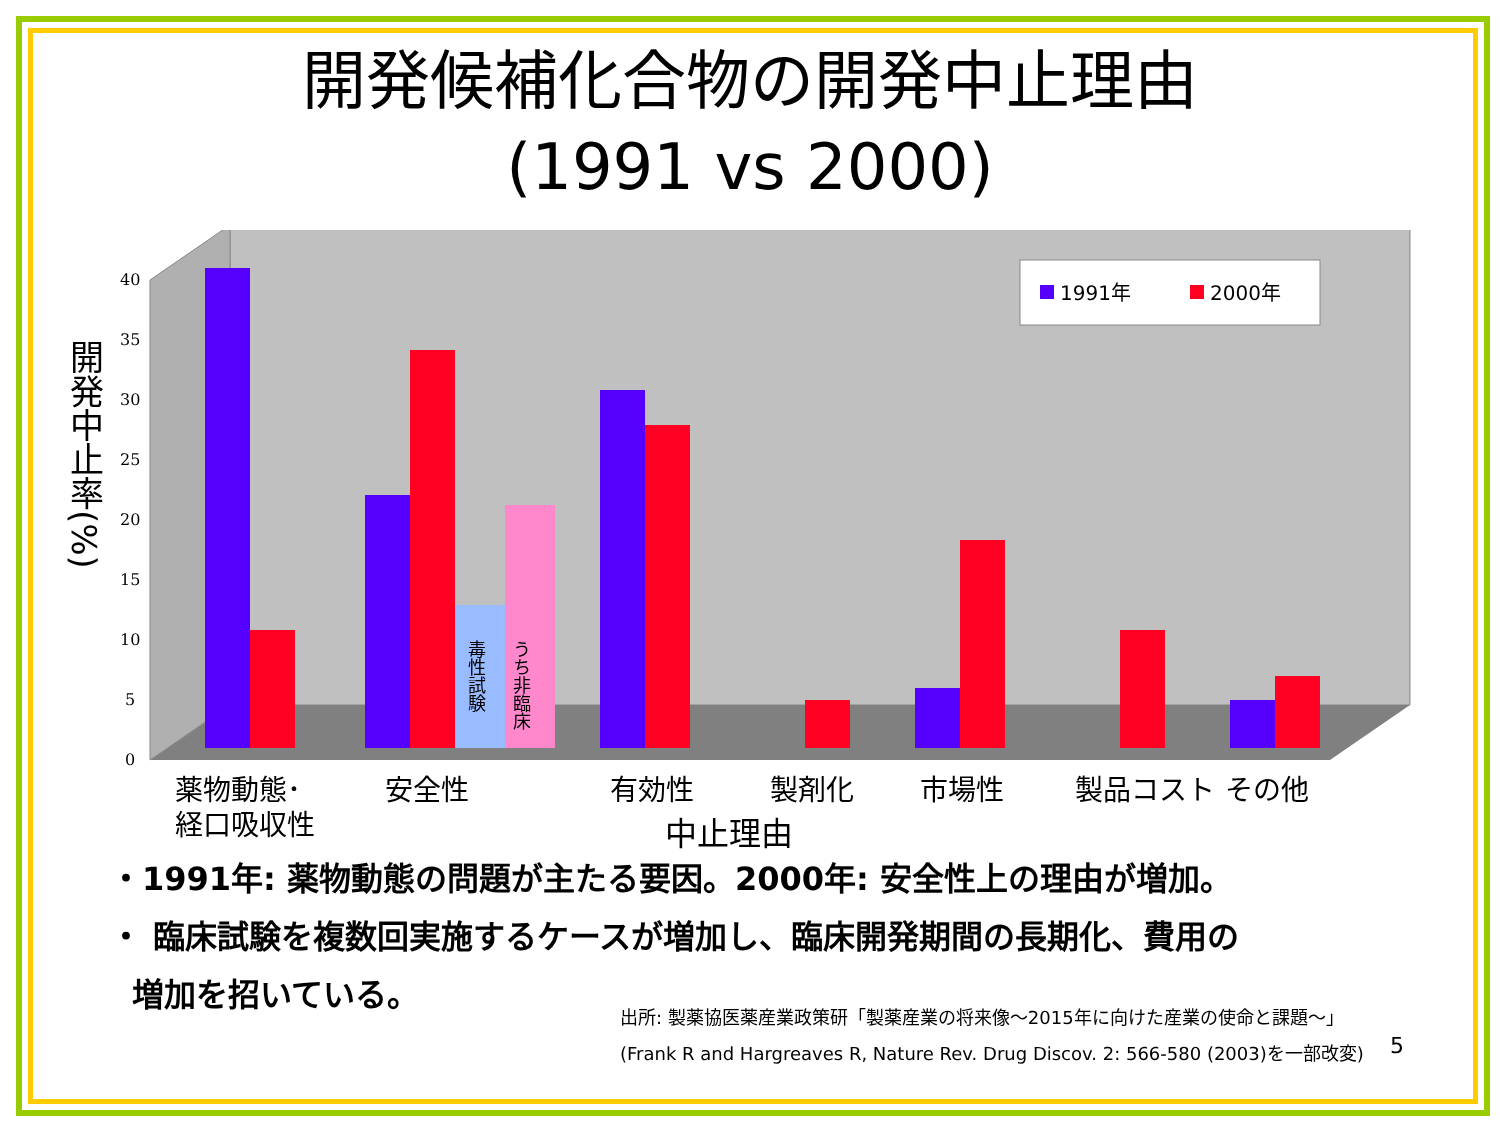開発候補化合物の開発中止理由
(1991 vs 2000)
開発中止率(%)
0
5
10
15
20
25
30
35
40
毒性試験
うち非臨床
1991年
2000年
薬物動態･
経口吸収性
安全性
有効性
製剤化
市場性
製品コスト
その他
中止理由
・1991年: 薬物動態の問題が主たる要因。2000年: 安全性上の理由が増加。
・ 臨床試験を複数回実施するケースが増加し、臨床開発期間の長期化、費用の
増加を招いている。
出所: 製薬協医薬産業政策研「製薬産業の将来像～2015年に向けた産業の使命と課題～」
(Frank R and Hargreaves R, Nature Rev. Drug Discov. 2: 566-580 (2003)を一部改変)
5